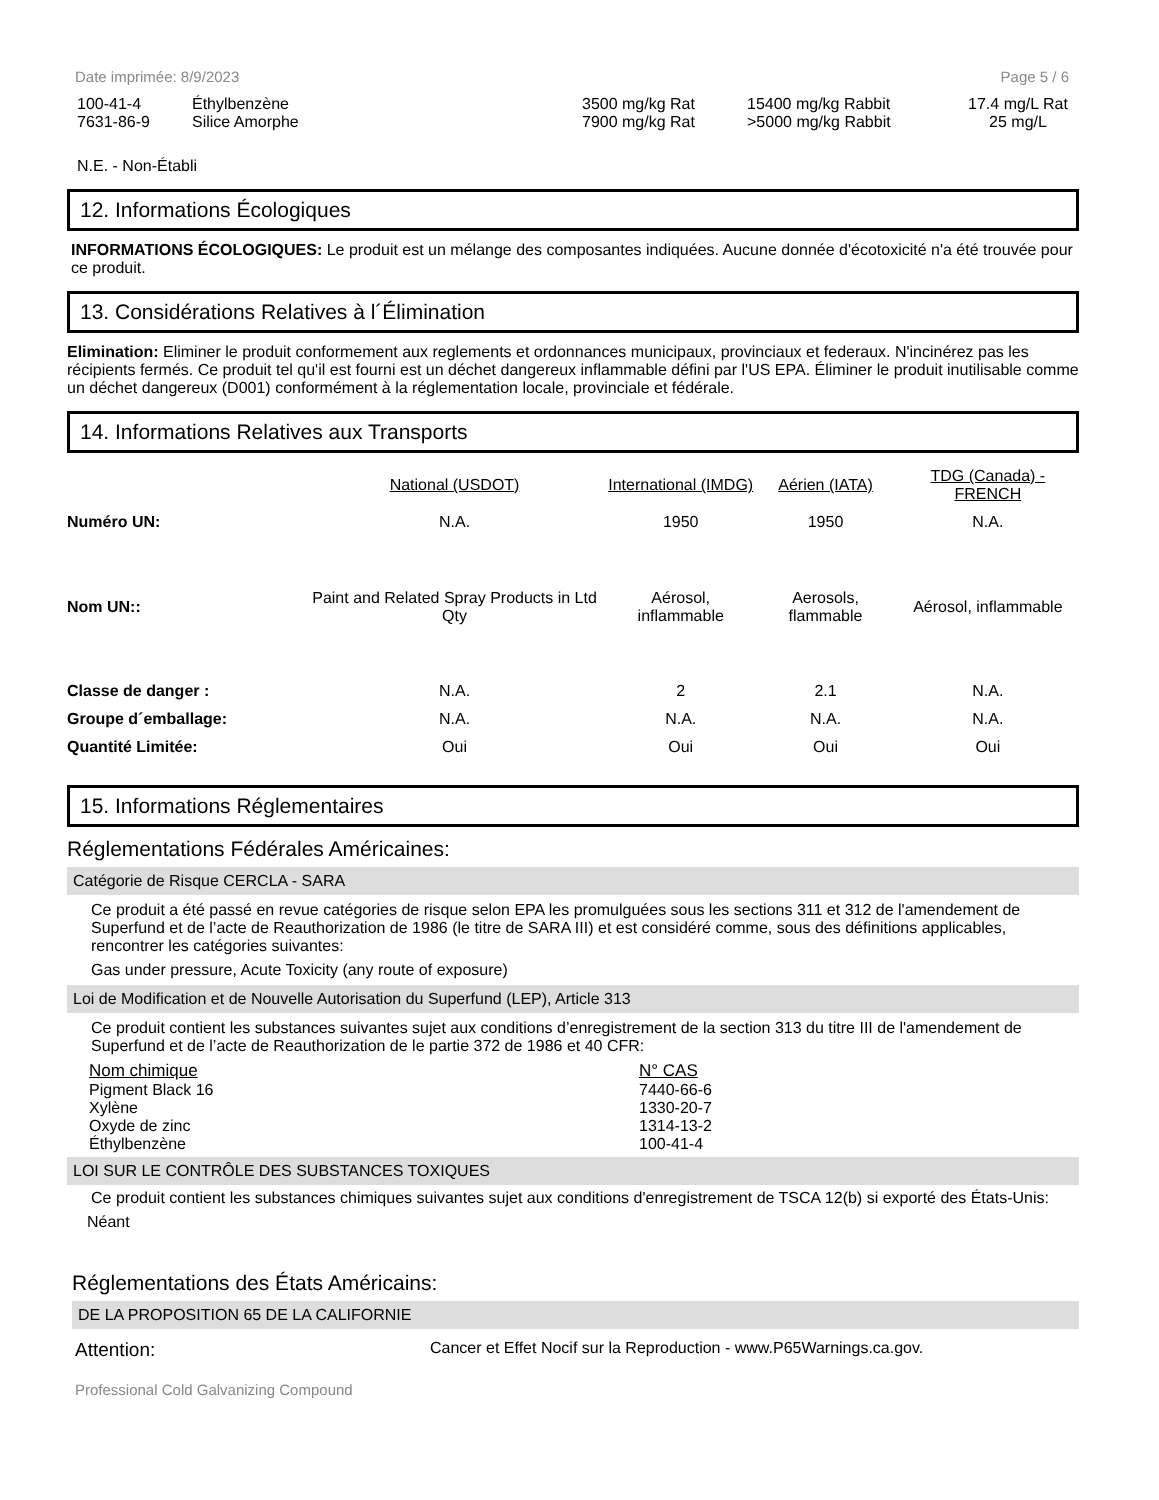Date imprimée: 8/9/2023 Page 5 / 6
| 100-41-4 | Éthylbenzène | 3500 mg/kg Rat | 15400 mg/kg Rabbit | 17.4 mg/L Rat |
| 7631-86-9 | Silice Amorphe | 7900 mg/kg Rat | >5000 mg/kg Rabbit | 25 mg/L |
N.E. - Non-Établi
12. Informations Écologiques
INFORMATIONS ÉCOLOGIQUES: Le produit est un mélange des composantes indiquées. Aucune donnée d'écotoxicité n'a été trouvée pour ce produit.
13. Considérations Relatives à l´Élimination
Elimination: Eliminer le produit conformement aux reglements et ordonnances municipaux, provinciaux et federaux. N'incinérez pas les récipients fermés. Ce produit tel qu'il est fourni est un déchet dangereux inflammable défini par l'US EPA. Éliminer le produit inutilisable comme un déchet dangereux (D001) conformément à la réglementation locale, provinciale et fédérale.
14. Informations Relatives aux Transports
| | National (USDOT) | International (IMDG) | Aérien (IATA) | TDG (Canada) - FRENCH |
| Numéro UN: | N.A. | 1950 | 1950 | N.A. |
| Nom UN:: | Paint and Related Spray Products in Ltd Qty | Aérosol, inflammable | Aerosols, flammable | Aérosol, inflammable |
| Classe de danger : | N.A. | 2 | 2.1 | N.A. |
| Groupe d´emballage: | N.A. | N.A. | N.A. | N.A. |
| Quantité Limitée: | Oui | Oui | Oui | Oui |
15. Informations Réglementaires
Réglementations Fédérales Américaines:
Catégorie de Risque CERCLA - SARA
Ce produit a été passé en revue catégories de risque selon EPA les promulguées sous les sections 311 et 312 de l'amendement de Superfund et de l’acte de Reauthorization de 1986 (le titre de SARA III) et est considéré comme, sous des définitions applicables, rencontrer les catégories suivantes:
Gas under pressure, Acute Toxicity (any route of exposure)
Loi de Modification et de Nouvelle Autorisation du Superfund (LEP), Article 313
Ce produit contient les substances suivantes sujet aux conditions d’enregistrement de la section 313 du titre III de l'amendement de Superfund et de l’acte de Reauthorization de le partie 372 de 1986 et 40 CFR:
| Nom chimique | N° CAS |
| --- | --- |
| Pigment Black 16 | 7440-66-6 |
| Xylène | 1330-20-7 |
| Oxyde de zinc | 1314-13-2 |
| Éthylbenzène | 100-41-4 |
LOI SUR LE CONTRÔLE DES SUBSTANCES TOXIQUES
Ce produit contient les substances chimiques suivantes sujet aux conditions d'enregistrement de TSCA 12(b) si exporté des États-Unis:
Néant
Réglementations des États Américains:
DE LA PROPOSITION 65 DE LA CALIFORNIE
Attention: Cancer et Effet Nocif sur la Reproduction - www.P65Warnings.ca.gov.
Professional Cold Galvanizing Compound